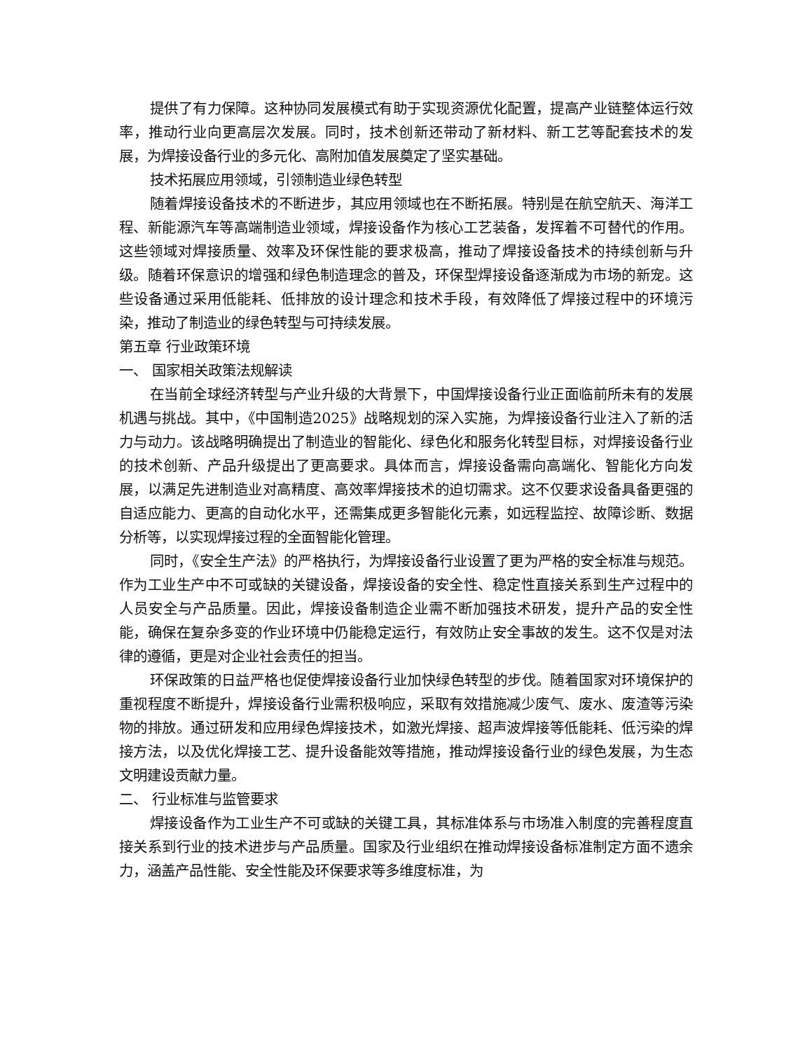提供了有力保障。这种协同发展模式有助于实现资源优化配置，提高产业链整体运行效率，推动行业向更高层次发展。同时，技术创新还带动了新材料、新工艺等配套技术的发展，为焊接设备行业的多元化、高附加值发展奠定了坚实基础。
技术拓展应用领域，引领制造业绿色转型
随着焊接设备技术的不断进步，其应用领域也在不断拓展。特别是在航空航天、海洋工程、新能源汽车等高端制造业领域，焊接设备作为核心工艺装备，发挥着不可替代的作用。这些领域对焊接质量、效率及环保性能的要求极高，推动了焊接设备技术的持续创新与升级。随着环保意识的增强和绿色制造理念的普及，环保型焊接设备逐渐成为市场的新宠。这些设备通过采用低能耗、低排放的设计理念和技术手段，有效降低了焊接过程中的环境污染，推动了制造业的绿色转型与可持续发展。
第五章 行业政策环境
一、 国家相关政策法规解读
在当前全球经济转型与产业升级的大背景下，中国焊接设备行业正面临前所未有的发展机遇与挑战。其中，《中国制造2025》战略规划的深入实施，为焊接设备行业注入了新的活力与动力。该战略明确提出了制造业的智能化、绿色化和服务化转型目标，对焊接设备行业的技术创新、产品升级提出了更高要求。具体而言，焊接设备需向高端化、智能化方向发展，以满足先进制造业对高精度、高效率焊接技术的迫切需求。这不仅要求设备具备更强的自适应能力、更高的自动化水平，还需集成更多智能化元素，如远程监控、故障诊断、数据分析等，以实现焊接过程的全面智能化管理。
同时，《安全生产法》的严格执行，为焊接设备行业设置了更为严格的安全标准与规范。作为工业生产中不可或缺的关键设备，焊接设备的安全性、稳定性直接关系到生产过程中的人员安全与产品质量。因此，焊接设备制造企业需不断加强技术研发，提升产品的安全性能，确保在复杂多变的作业环境中仍能稳定运行，有效防止安全事故的发生。这不仅是对法律的遵循，更是对企业社会责任的担当。
环保政策的日益严格也促使焊接设备行业加快绿色转型的步伐。随着国家对环境保护的重视程度不断提升，焊接设备行业需积极响应，采取有效措施减少废气、废水、废渣等污染物的排放。通过研发和应用绿色焊接技术，如激光焊接、超声波焊接等低能耗、低污染的焊接方法，以及优化焊接工艺、提升设备能效等措施，推动焊接设备行业的绿色发展，为生态文明建设贡献力量。
二、 行业标准与监管要求
焊接设备作为工业生产不可或缺的关键工具，其标准体系与市场准入制度的完善程度直接关系到行业的技术进步与产品质量。国家及行业组织在推动焊接设备标准制定方面不遗余力，涵盖产品性能、安全性能及环保要求等多维度标准，为